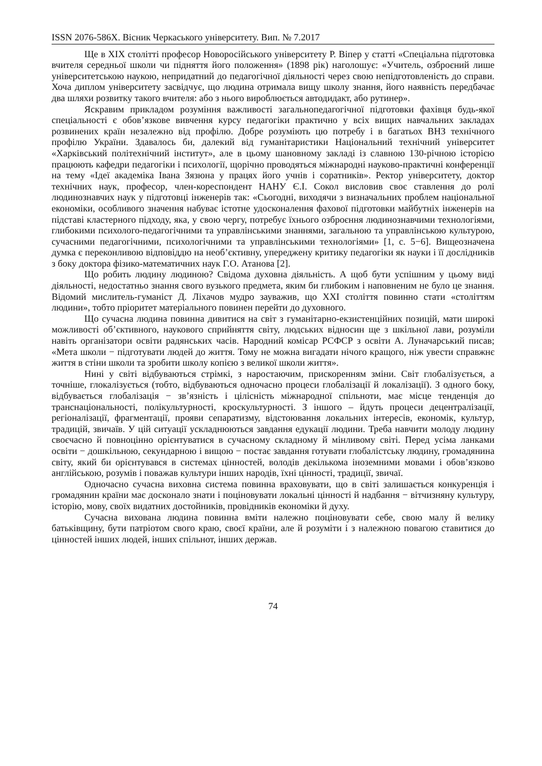ISSN 2076-586X. Вісник Черкаського університету. Вип. № 7.2017
Ще в XIX столітті професор Новоросійського університету Р. Віпер у статті «Спеціальна підготовка вчителя середньої школи чи підняття його положення» (1898 рік) наголошує: «Учитель, озброєний лише університетською наукою, непридатний до педагогічної діяльності через свою непідготовленість до справи. Хоча диплом університету засвідчує, що людина отримала вищу школу знання, його наявність передбачає два шляхи розвитку такого вчителя: або з нього вироблюється автодидакт, або рутинер».
Яскравим прикладом розуміння важливості загальнопедагогічної підготовки фахівця будь-якої спеціальності є обов’язкове вивчення курсу педагогіки практично у всіх вищих навчальних закладах розвинених країн незалежно від профілю. Добре розуміють цю потребу і в багатьох ВНЗ технічного профілю України. Здавалось би, далекий від гуманітаристики Національний технічний університет «Харківський політехнічний інститут», але в цьому шановному закладі із славною 130-річною історією працюють кафедри педагогіки і психології, щорічно проводяться міжнародні науково-практичні конференції на тему «Ідеї академіка Івана Зязюна у працях його учнів і соратників». Ректор університету, доктор технічних наук, професор, член-кореспондент НАНУ Є.І. Сокол висловив своє ставлення до ролі людинознавчих наук у підготовці інженерів так: «Сьогодні, виходячи з визначальних проблем національної економіки, особливого значення набуває істотне удосконалення фахової підготовки майбутніх інженерів на підставі кластерного підходу, яка, у свою чергу, потребує їхнього озброєння людинознавчими технологіями, глибокими психолого-педагогічними та управлінськими знаннями, загальною та управлінською культурою, сучасними педагогічними, психологічними та управлінськими технологіями» [1, с. 5−6]. Вищеозначена думка є переконливою відповіддю на необ’єктивну, упереджену критику педагогіки як науки і її дослідників з боку доктора фізико-математичних наук Г.О. Атанова [2].
Що робить людину людиною? Свідома духовна діяльність. А щоб бути успішним у цьому виді діяльності, недостатньо знання свого вузького предмета, яким би глибоким і наповненим не було це знання. Відомий мислитель-гуманіст Д. Ліхачов мудро зауважив, що XXI століття повинно стати «століттям людини», тобто пріоритет матеріального повинен перейти до духовного.
Що сучасна людина повинна дивитися на світ з гуманітарно-екзистенційних позицій, мати широкі можливості об’єктивного, наукового сприйняття світу, людських відносин ще з шкільної лави, розуміли навіть організатори освіти радянських часів. Народний комісар РСФСР з освіти А. Луначарський писав; «Мета школи − підготувати людей до життя. Тому не можна вигадати нічого кращого, ніж увести справжнє життя в стіни школи та зробити школу копією з великої школи життя».
Нині у світі відбуваються стрімкі, з наростаючим, прискоренням зміни. Світ глобалізується, а точніше, глокалізується (тобто, відбуваються одночасно процеси глобалізації й локалізації). З одного боку, відбувається глобалізація − зв’язність і цілісність міжнародної спільноти, має місце тенденція до транснаціональності, полікультурності, кроскультурності. З іншого – йдуть процеси децентралізації, регіоналізації, фрагментації, прояви сепаратизму, відстоювання локальних інтересів, економік, культур, традицій, звичаїв. У цій ситуації ускладнюються завдання едукації людини. Треба навчити молоду людину своєчасно й повноцінно орієнтуватися в сучасному складному й мінливому світі. Перед усіма ланками освіти − дошкільною, секундарною і вищою − постає завдання готувати глобалістську людину, громадянина світу, який би орієнтувався в системах цінностей, володів декількома іноземними мовами і обов’язково англійською, розумів і поважав культури інших народів, їхні цінності, традиції, звичаї.
Одночасно сучасна виховна система повинна враховувати, що в світі залишається конкуренція і громадянин країни має досконало знати і поціновувати локальні цінності й надбання − вітчизняну культуру, історію, мову, своїх видатних достойників, провідників економіки й духу.
Сучасна вихована людина повинна вміти належно поціновувати себе, свою малу й велику батьківщину, бути патріотом свого краю, своєї країни, але й розуміти і з належною повагою ставитися до цінностей інших людей, інших спільнот, інших держав.
74